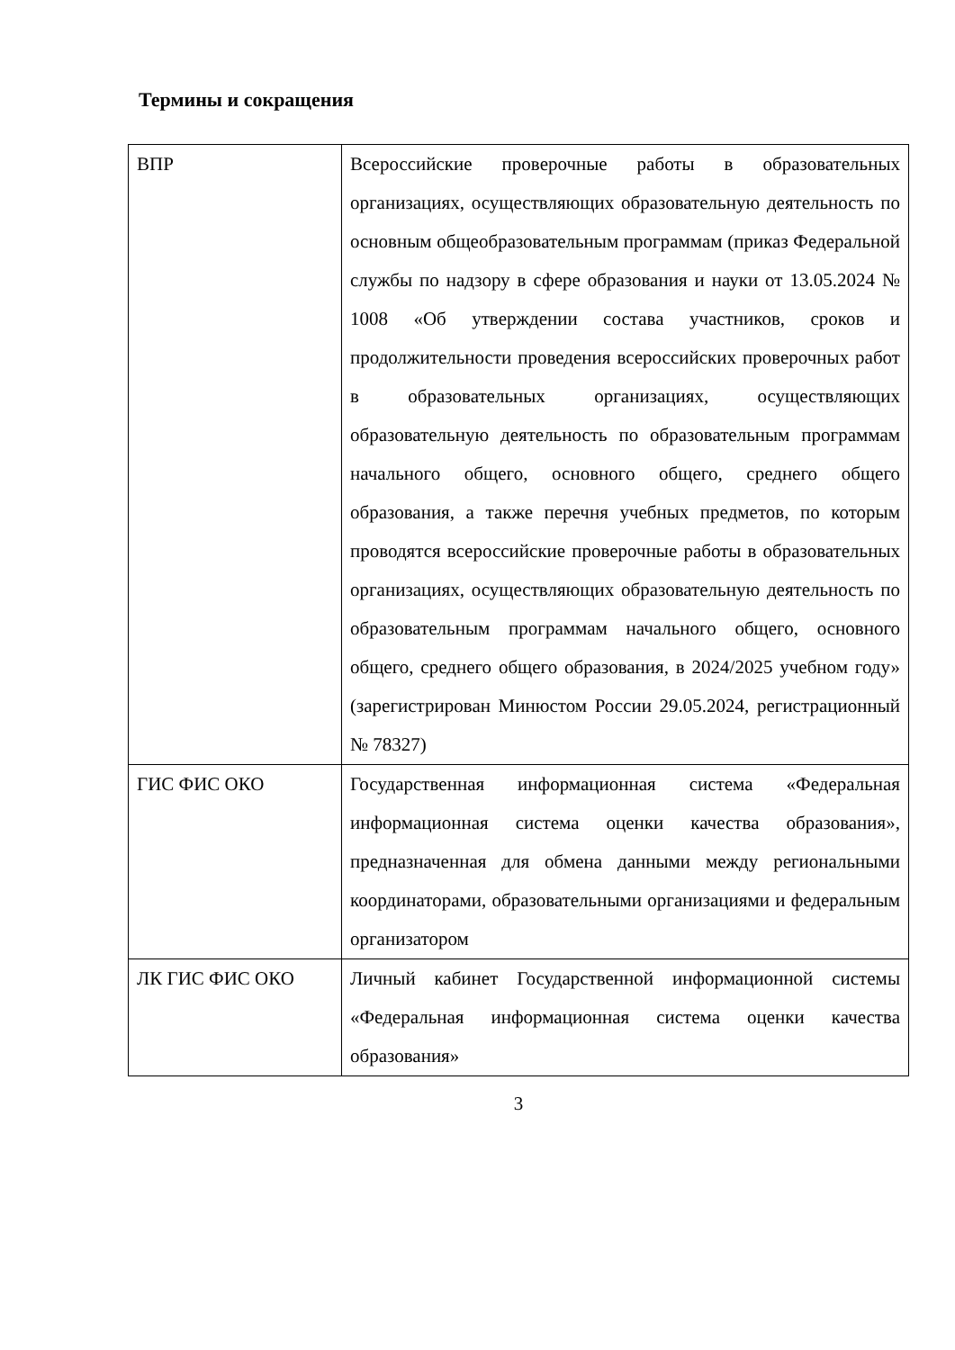Термины и сокращения
| ВПР | Всероссийские проверочные работы в образовательных организациях, осуществляющих образовательную деятельность по основным общеобразовательным программам (приказ Федеральной службы по надзору в сфере образования и науки от 13.05.2024 № 1008 «Об утверждении состава участников, сроков и продолжительности проведения всероссийских проверочных работ в образовательных организациях, осуществляющих образовательную деятельность по образовательным программам начального общего, основного общего, среднего общего образования, а также перечня учебных предметов, по которым проводятся всероссийские проверочные работы в образовательных организациях, осуществляющих образовательную деятельность по образовательным программам начального общего, основного общего, среднего общего образования, в 2024/2025 учебном году» (зарегистрирован Минюстом России 29.05.2024, регистрационный № 78327) |
| ГИС ФИС ОКО | Государственная информационная система «Федеральная информационная система оценки качества образования», предназначенная для обмена данными между региональными координаторами, образовательными организациями и федеральным организатором |
| ЛК ГИС ФИС ОКО | Личный кабинет Государственной информационной системы «Федеральная информационная система оценки качества образования» |
3